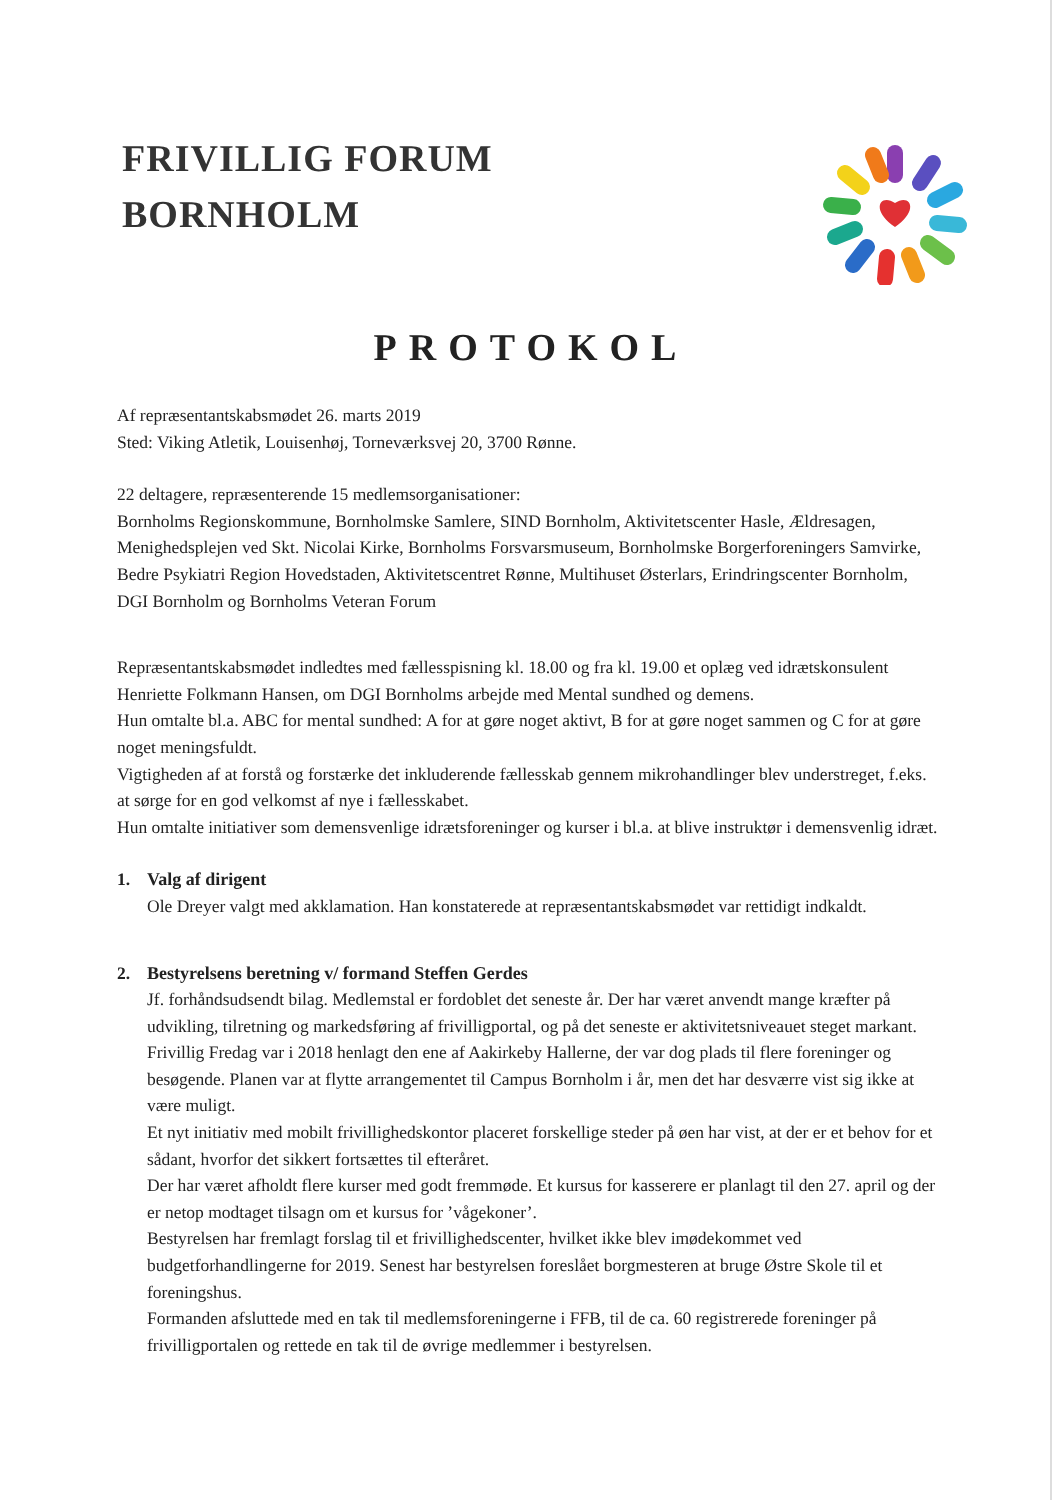FRIVILLIG FORUM
BORNHOLM
PROTOKOL
Af repræsentantskabsmødet 26. marts 2019
Sted: Viking Atletik, Louisenhøj, Torneværksvej 20, 3700 Rønne.
22 deltagere, repræsenterende 15 medlemsorganisationer:
Bornholms Regionskommune, Bornholmske Samlere, SIND Bornholm, Aktivitetscenter Hasle, Ældresagen, Menighedsplejen ved Skt. Nicolai Kirke, Bornholms Forsvarsmuseum, Bornholmske Borgerforeningers Samvirke, Bedre Psykiatri Region Hovedstaden, Aktivitetscentret Rønne, Multihuset Østerlars, Erindringscenter Bornholm, DGI Bornholm og Bornholms Veteran Forum
Repræsentantskabsmødet indledtes med fællesspisning kl. 18.00 og fra kl. 19.00 et oplæg ved idrætskonsulent Henriette Folkmann Hansen, om DGI Bornholms arbejde med Mental sundhed og demens.
Hun omtalte bl.a. ABC for mental sundhed: A for at gøre noget aktivt, B for at gøre noget sammen og C for at gøre noget meningsfuldt.
Vigtigheden af at forstå og forstærke det inkluderende fællesskab gennem mikrohandlinger blev understreget, f.eks. at sørge for en god velkomst af nye i fællesskabet.
Hun omtalte initiativer som demensvenlige idrætsforeninger og kurser i bl.a. at blive instruktør i demensvenlig idræt.
1. Valg af dirigent
Ole Dreyer valgt med akklamation. Han konstaterede at repræsentantskabsmødet var rettidigt indkaldt.
2. Bestyrelsens beretning v/ formand Steffen Gerdes
Jf. forhåndsudsendt bilag. Medlemstal er fordoblet det seneste år. Der har været anvendt mange kræfter på udvikling, tilretning og markedsføring af frivilligportal, og på det seneste er aktivitetsniveauet steget markant. Frivillig Fredag var i 2018 henlagt den ene af Aakirkeby Hallerne, der var dog plads til flere foreninger og besøgende. Planen var at flytte arrangementet til Campus Bornholm i år, men det har desværre vist sig ikke at være muligt.
Et nyt initiativ med mobilt frivillighedskontor placeret forskellige steder på øen har vist, at der er et behov for et sådant, hvorfor det sikkert fortsættes til efteråret.
Der har været afholdt flere kurser med godt fremmøde. Et kursus for kasserere er planlagt til den 27. april og der er netop modtaget tilsagn om et kursus for ’vågekoner’.
Bestyrelsen har fremlagt forslag til et frivillighedscenter, hvilket ikke blev imødekommet ved budgetforhandlingerne for 2019. Senest har bestyrelsen foreslået borgmesteren at bruge Østre Skole til et foreningshus.
Formanden afsluttede med en tak til medlemsforeningerne i FFB, til de ca. 60 registrerede foreninger på frivilligportalen og rettede en tak til de øvrige medlemmer i bestyrelsen.